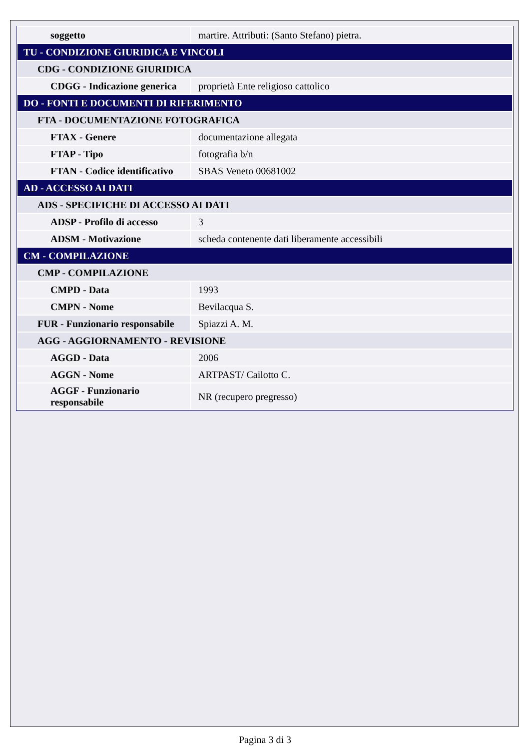| soggetto | martire. Attributi: (Santo Stefano) pietra. |
| TU - CONDIZIONE GIURIDICA E VINCOLI | |
| CDG - CONDIZIONE GIURIDICA | |
| CDGG - Indicazione generica | proprietà Ente religioso cattolico |
| DO - FONTI E DOCUMENTI DI RIFERIMENTO | |
| FTA - DOCUMENTAZIONE FOTOGRAFICA | |
| FTAX - Genere | documentazione allegata |
| FTAP - Tipo | fotografia b/n |
| FTAN - Codice identificativo | SBAS Veneto 00681002 |
| AD - ACCESSO AI DATI | |
| ADS - SPECIFICHE DI ACCESSO AI DATI | |
| ADSP - Profilo di accesso | 3 |
| ADSM - Motivazione | scheda contenente dati liberamente accessibili |
| CM - COMPILAZIONE | |
| CMP - COMPILAZIONE | |
| CMPD - Data | 1993 |
| CMPN - Nome | Bevilacqua S. |
| FUR - Funzionario responsabile | Spiazzi A. M. |
| AGG - AGGIORNAMENTO - REVISIONE | |
| AGGD - Data | 2006 |
| AGGN - Nome | ARTPAST/ Cailotto C. |
| AGGF - Funzionario responsabile | NR (recupero pregresso) |
Pagina 3 di 3